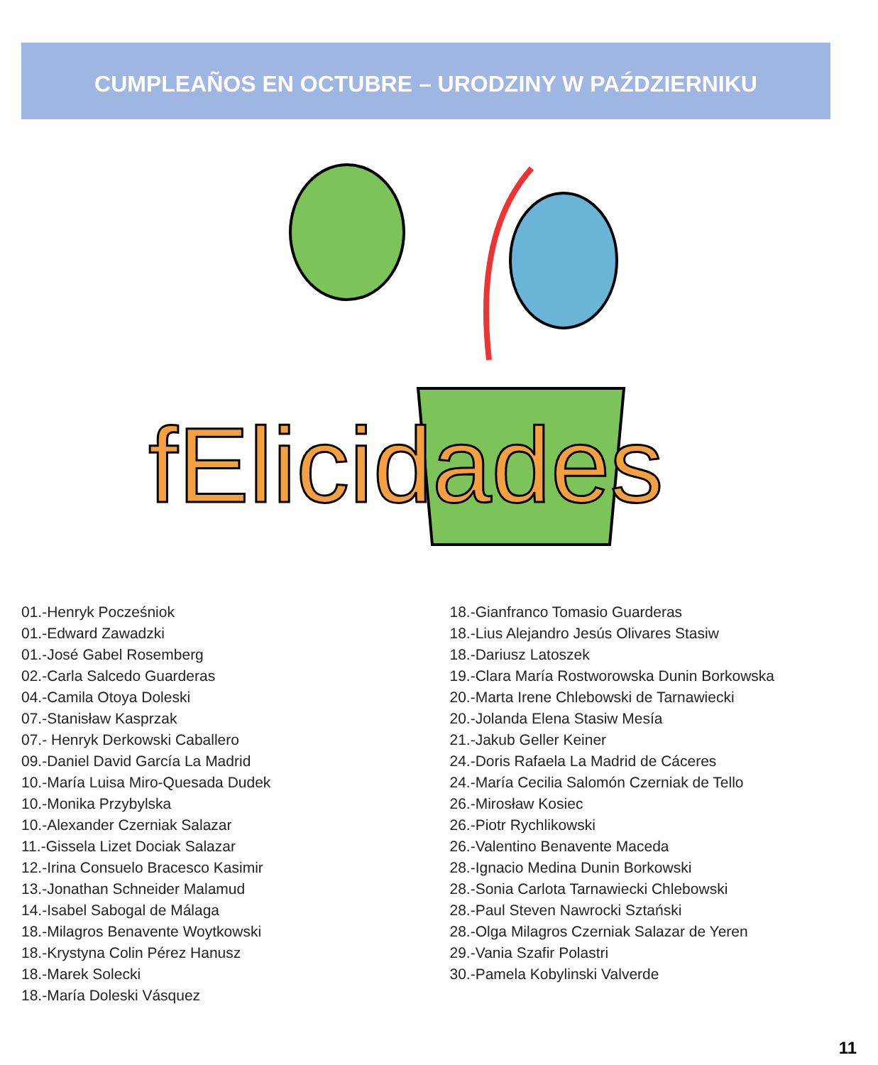CUMPLEAÑOS EN OCTUBRE – URODZINY W PAŹDZIERNIKU
fElicidades
01.-Henryk Pocześniok
01.-Edward Zawadzki
01.-José Gabel Rosemberg
02.-Carla Salcedo Guarderas
04.-Camila Otoya Doleski
07.-Stanisław Kasprzak
07.- Henryk Derkowski Caballero
09.-Daniel David García La Madrid
10.-María Luisa Miro-Quesada Dudek
10.-Monika Przybylska
10.-Alexander Czerniak Salazar
11.-Gissela Lizet Dociak Salazar
12.-Irina Consuelo Bracesco Kasimir
13.-Jonathan Schneider Malamud
14.-Isabel Sabogal de Málaga
18.-Milagros Benavente Woytkowski
18.-Krystyna Colin Pérez Hanusz
18.-Marek Solecki
18.-María Doleski Vásquez
18.-Gianfranco Tomasio Guarderas
18.-Lius Alejandro Jesús Olivares Stasiw
18.-Dariusz Latoszek
19.-Clara María Rostworowska Dunin Borkowska
20.-Marta Irene Chlebowski de Tarnawiecki
20.-Jolanda Elena Stasiw Mesía
21.-Jakub Geller Keiner
24.-Doris Rafaela La Madrid de Cáceres
24.-María Cecilia Salomón Czerniak de Tello
26.-Mirosław Kosiec
26.-Piotr Rychlikowski
26.-Valentino Benavente Maceda
28.-Ignacio Medina Dunin Borkowski
28.-Sonia Carlota Tarnawiecki Chlebowski
28.-Paul Steven Nawrocki Sztański
28.-Olga Milagros Czerniak Salazar de Yeren
29.-Vania Szafir Polastri
30.-Pamela Kobylinski Valverde
11